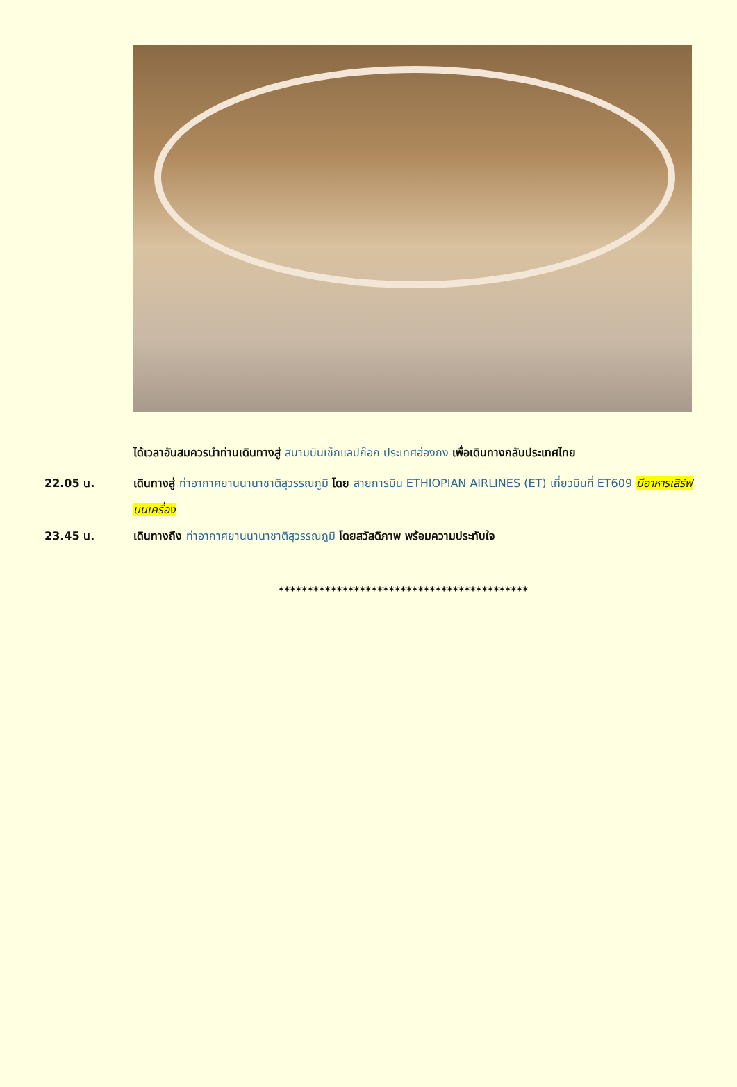ได้เวลาอันสมควรนำท่านเดินทางสู่ สนามบินเช็กแลปก๊อก ประเทศฮ่องกง เพื่อเดินทางกลับประเทศไทย
22.05 น. เดินทางสู่ ท่าอากาศยานนานาชาติสุวรรณภูมิ โดย สายการบิน ETHIOPIAN AIRLINES (ET) เที่ยวบินที่ ET609 มีอาหารเสิร์ฟบนเครื่อง
23.45 น. เดินทางถึง ท่าอากาศยานนานาชาติสุวรรณภูมิ โดยสวัสดิภาพ พร้อมความประทับใจ
*******************************************